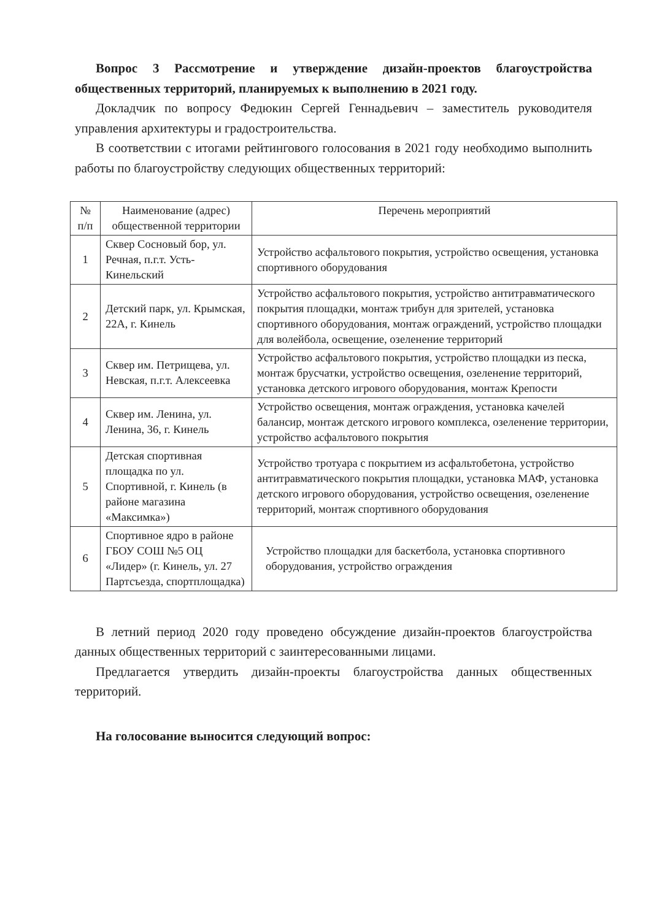Вопрос 3 Рассмотрение и утверждение дизайн-проектов благоустройства общественных территорий, планируемых к выполнению в 2021 году.
Докладчик по вопросу Федюкин Сергей Геннадьевич – заместитель руководителя управления архитектуры и градостроительства.
В соответствии с итогами рейтингового голосования в 2021 году необходимо выполнить работы по благоустройству следующих общественных территорий:
| № п/п | Наименование (адрес) общественной территории | Перечень мероприятий |
| --- | --- | --- |
| 1 | Сквер Сосновый бор, ул. Речная, п.г.т. Усть-Кинельский | Устройство асфальтового покрытия, устройство освещения, установка спортивного оборудования |
| 2 | Детский парк, ул. Крымская, 22А, г. Кинель | Устройство асфальтового покрытия, устройство антитравматического покрытия площадки, монтаж трибун для зрителей, установка спортивного оборудования, монтаж ограждений, устройство площадки для волейбола, освещение, озеленение территорий |
| 3 | Сквер им. Петрищева, ул. Невская, п.г.т. Алексеевка | Устройство асфальтового покрытия, устройство площадки из песка, монтаж брусчатки, устройство освещения, озеленение территорий, установка детского игрового оборудования, монтаж Крепости |
| 4 | Сквер им. Ленина, ул. Ленина, 36, г. Кинель | Устройство освещения, монтаж ограждения, установка качелей балансир, монтаж детского игрового комплекса, озеленение территории, устройство асфальтового покрытия |
| 5 | Детская спортивная площадка по ул. Спортивной, г. Кинель (в районе магазина «Максимка») | Устройство тротуара с покрытием из асфальтобетона, устройство антитравматического покрытия площадки, установка МАФ, установка детского игрового оборудования, устройство освещения, озеленение территорий, монтаж спортивного оборудования |
| 6 | Спортивное ядро в районе ГБОУ СОШ №5 ОЦ «Лидер» (г. Кинель, ул. 27 Партсъезда, спортплощадка) | Устройство площадки для баскетбола, установка спортивного оборудования, устройство ограждения |
В летний период 2020 году проведено обсуждение дизайн-проектов благоустройства данных общественных территорий с заинтересованными лицами.
Предлагается утвердить дизайн-проекты благоустройства данных общественных территорий.
На голосование выносится следующий вопрос: